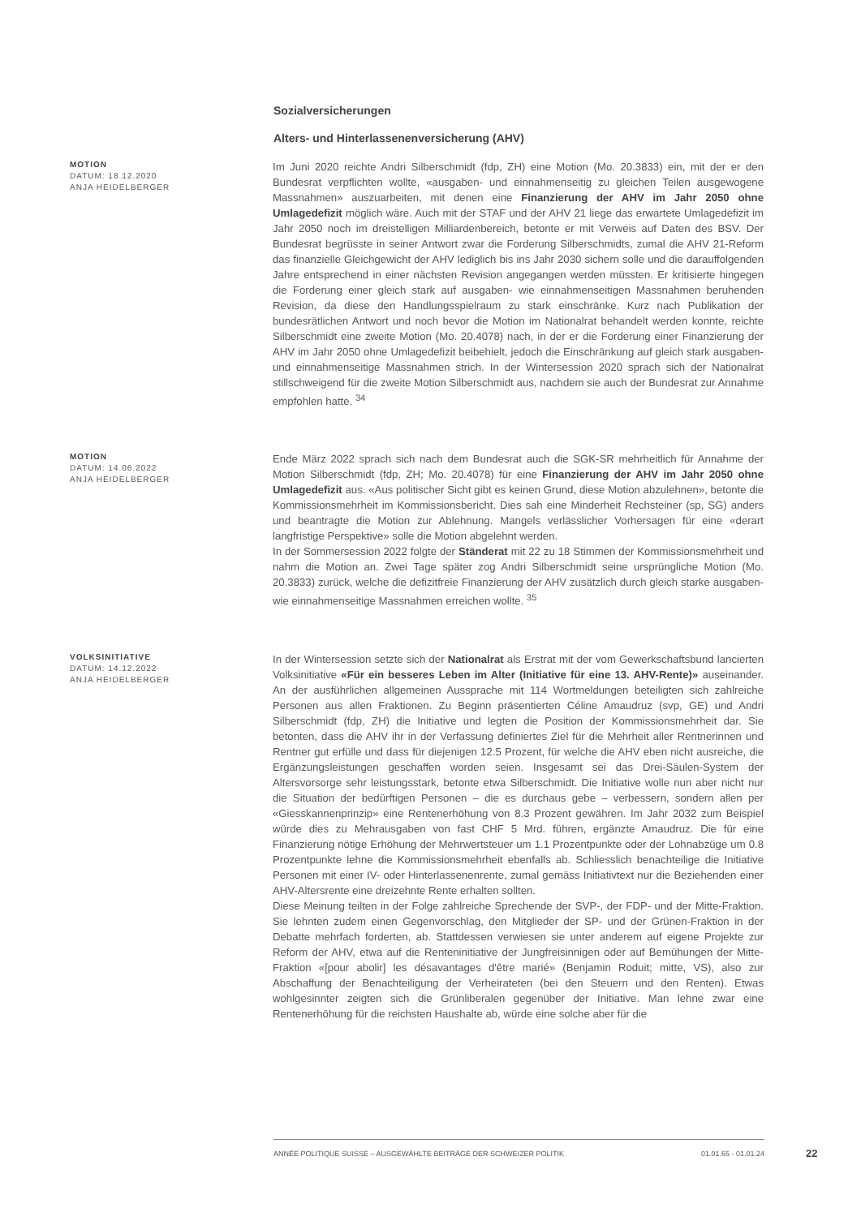Sozialversicherungen
Alters- und Hinterlassenenversicherung (AHV)
MOTION
DATUM: 18.12.2020
ANJA HEIDELBERGER
Im Juni 2020 reichte Andri Silberschmidt (fdp, ZH) eine Motion (Mo. 20.3833) ein, mit der er den Bundesrat verpflichten wollte, «ausgaben- und einnahmenseitig zu gleichen Teilen ausgewogene Massnahmen» auszuarbeiten, mit denen eine Finanzierung der AHV im Jahr 2050 ohne Umlagedefizit möglich wäre. Auch mit der STAF und der AHV 21 liege das erwartete Umlagedefizit im Jahr 2050 noch im dreistelligen Milliardenbereich, betonte er mit Verweis auf Daten des BSV. Der Bundesrat begrüsste in seiner Antwort zwar die Forderung Silberschmidts, zumal die AHV 21-Reform das finanzielle Gleichgewicht der AHV lediglich bis ins Jahr 2030 sichern solle und die darauffolgenden Jahre entsprechend in einer nächsten Revision angegangen werden müssten. Er kritisierte hingegen die Forderung einer gleich stark auf ausgaben- wie einnahmenseitigen Massnahmen beruhenden Revision, da diese den Handlungsspielraum zu stark einschränke. Kurz nach Publikation der bundesrätlichen Antwort und noch bevor die Motion im Nationalrat behandelt werden konnte, reichte Silberschmidt eine zweite Motion (Mo. 20.4078) nach, in der er die Forderung einer Finanzierung der AHV im Jahr 2050 ohne Umlagedefizit beibehielt, jedoch die Einschränkung auf gleich stark ausgaben- und einnahmenseitige Massnahmen strich. In der Wintersession 2020 sprach sich der Nationalrat stillschweigend für die zweite Motion Silberschmidt aus, nachdem sie auch der Bundesrat zur Annahme empfohlen hatte. <sup>34</sup>
MOTION
DATUM: 14.06.2022
ANJA HEIDELBERGER
Ende März 2022 sprach sich nach dem Bundesrat auch die SGK-SR mehrheitlich für Annahme der Motion Silberschmidt (fdp, ZH; Mo. 20.4078) für eine Finanzierung der AHV im Jahr 2050 ohne Umlagedefizit aus. «Aus politischer Sicht gibt es keinen Grund, diese Motion abzulehnen», betonte die Kommissionsmehrheit im Kommissionsbericht. Dies sah eine Minderheit Rechsteiner (sp, SG) anders und beantragte die Motion zur Ablehnung. Mangels verlässlicher Vorhersagen für eine «derart langfristige Perspektive» solle die Motion abgelehnt werden.
In der Sommersession 2022 folgte der Ständerat mit 22 zu 18 Stimmen der Kommissionsmehrheit und nahm die Motion an. Zwei Tage später zog Andri Silberschmidt seine ursprüngliche Motion (Mo. 20.3833) zurück, welche die defizitfreie Finanzierung der AHV zusätzlich durch gleich starke ausgaben- wie einnahmenseitige Massnahmen erreichen wollte. <sup>35</sup>
VOLKSINITIATIVE
DATUM: 14.12.2022
ANJA HEIDELBERGER
In der Wintersession setzte sich der Nationalrat als Erstrat mit der vom Gewerkschaftsbund lancierten Volksinitiative «Für ein besseres Leben im Alter (Initiative für eine 13. AHV-Rente)» auseinander. An der ausführlichen allgemeinen Aussprache mit 114 Wortmeldungen beteiligten sich zahlreiche Personen aus allen Fraktionen. Zu Beginn präsentierten Céline Amaudruz (svp, GE) und Andri Silberschmidt (fdp, ZH) die Initiative und legten die Position der Kommissionsmehrheit dar. Sie betonten, dass die AHV ihr in der Verfassung definiertes Ziel für die Mehrheit aller Rentnerinnen und Rentner gut erfülle und dass für diejenigen 12.5 Prozent, für welche die AHV eben nicht ausreiche, die Ergänzungsleistungen geschaffen worden seien. Insgesamt sei das Drei-Säulen-System der Altersvorsorge sehr leistungsstark, betonte etwa Silberschmidt. Die Initiative wolle nun aber nicht nur die Situation der bedürftigen Personen – die es durchaus gebe – verbessern, sondern allen per «Giesskannenprinzip» eine Rentenerhöhung von 8.3 Prozent gewähren. Im Jahr 2032 zum Beispiel würde dies zu Mehrausgaben von fast CHF 5 Mrd. führen, ergänzte Amaudruz. Die für eine Finanzierung nötige Erhöhung der Mehrwertsteuer um 1.1 Prozentpunkte oder der Lohnabzüge um 0.8 Prozentpunkte lehne die Kommissionsmehrheit ebenfalls ab. Schliesslich benachteilige die Initiative Personen mit einer IV- oder Hinterlassenenrente, zumal gemäss Initiativtext nur die Beziehenden einer AHV-Altersrente eine dreizehnte Rente erhalten sollten.
Diese Meinung teilten in der Folge zahlreiche Sprechende der SVP-, der FDP- und der Mitte-Fraktion. Sie lehnten zudem einen Gegenvorschlag, den Mitglieder der SP- und der Grünen-Fraktion in der Debatte mehrfach forderten, ab. Stattdessen verwiesen sie unter anderem auf eigene Projekte zur Reform der AHV, etwa auf die Renteninitiative der Jungfreisinnigen oder auf Bemühungen der Mitte-Fraktion «[pour abolir] les désavantages d'être marié» (Benjamin Roduit; mitte, VS), also zur Abschaffung der Benachteiligung der Verheirateten (bei den Steuern und den Renten). Etwas wohlgesinnter zeigten sich die Grünliberalen gegenüber der Initiative. Man lehne zwar eine Rentenerhöhung für die reichsten Haushalte ab, würde eine solche aber für die
ANNÉE POLITIQUE SUISSE – AUSGEWÄHLTE BEITRÄGE DER SCHWEIZER POLITIK 01.01.65 - 01.01.24
22